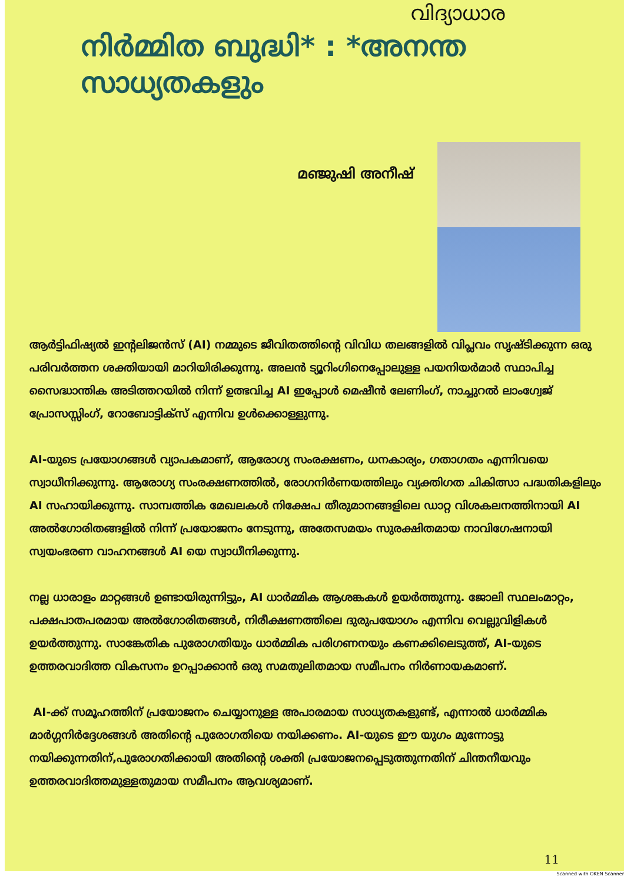വിദ്യാധാര
നിർമ്മിത ബുദ്ധി* : *അനന്ത
സാധ്യതകളും
മഞ്ജുഷി അനീഷ്
ആർട്ടിഫിഷ്യൽ ഇന്റലിജൻസ് (AI) നമ്മുടെ ജീവിതത്തിന്റെ വിവിധ തലങ്ങളിൽ വിപ്ലവം സൃഷ്ടിക്കുന്ന ഒരു പരിവർത്തന ശക്തിയായി മാറിയിരിക്കുന്നു. അലൻ ട്യൂറിംഗിനെപ്പോലുള്ള പയനിയർമാർ സ്ഥാപിച്ച സൈദ്ധാന്തിക അടിത്തറയിൽ നിന്ന് ഉത്ഭവിച്ച AI ഇപ്പോൾ മെഷീൻ ലേണിംഗ്, നാച്ചുറൽ ലാംഗ്വേജ് പ്രോസസ്സിംഗ്, റോബോട്ടിക്സ് എന്നിവ ഉൾക്കൊള്ളുന്നു.
AI-യുടെ പ്രയോഗങ്ങൾ വ്യാപകമാണ്, ആരോഗ്യ സംരക്ഷണം, ധനകാര്യം, ഗതാഗതം എന്നിവയെ സ്വാധീനിക്കുന്നു. ആരോഗ്യ സംരക്ഷണത്തിൽ, രോഗനിർണയത്തിലും വ്യക്തിഗത ചികിത്സാ പദ്ധതികളിലും AI സഹായിക്കുന്നു. സാമ്പത്തിക മേഖലകൾ നിക്ഷേപ തീരുമാനങ്ങളിലെ ഡാറ്റ വിശകലനത്തിനായി AI അൽഗോരിതങ്ങളിൽ നിന്ന് പ്രയോജനം നേടുന്നു, അതേസമയം സുരക്ഷിതമായ നാവിഗേഷനായി സ്വയംഭരണ വാഹനങ്ങൾ AI യെ സ്വാധീനിക്കുന്നു.
നല്ല ധാരാളം മാറ്റങ്ങൾ ഉണ്ടായിരുന്നിട്ടും, AI ധാർമ്മിക ആശങ്കകൾ ഉയർത്തുന്നു. ജോലി സ്ഥലംമാറ്റം, പക്ഷപാതപരമായ അൽഗോരിതങ്ങൾ, നിരീക്ഷണത്തിലെ ദുരുപയോഗം എന്നിവ വെല്ലുവിളികൾ ഉയർത്തുന്നു. സാങ്കേതിക പുരോഗതിയും ധാർമ്മിക പരിഗണനയും കണക്കിലെടുത്ത്, AI-യുടെ ഉത്തരവാദിത്ത വികസനം ഉറപ്പാക്കാൻ ഒരു സമതുലിതമായ സമീപനം നിർണായകമാണ്.
AI-ക്ക് സമൂഹത്തിന് പ്രയോജനം ചെയ്യാനുള്ള അപാരമായ സാധ്യതകളുണ്ട്, എന്നാൽ ധാർമ്മിക മാർഗ്ഗനിർദ്ദേശങ്ങൾ അതിന്റെ പുരോഗതിയെ നയിക്കണം. AI-യുടെ ഈ യുഗം മുന്നോട്ടു നയിക്കുന്നതിന്,പുരോഗതിക്കായി അതിന്റെ ശക്തി പ്രയോജനപ്പെടുത്തുന്നതിന് ചിന്തനീയവും ഉത്തരവാദിത്തമുള്ളതുമായ സമീപനം ആവശ്യമാണ്.
11
Scanned with OKEN Scanner